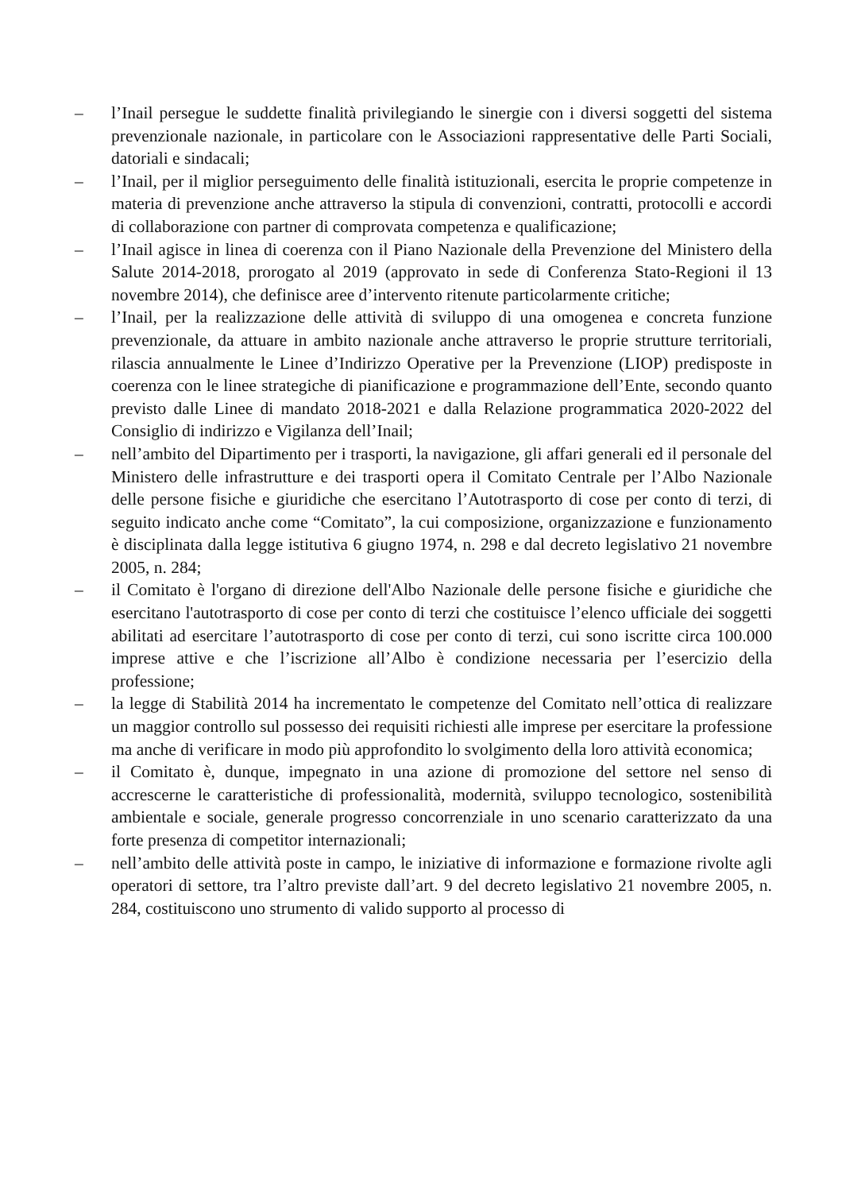– l’Inail persegue le suddette finalità privilegiando le sinergie con i diversi soggetti del sistema prevenzionale nazionale, in particolare con le Associazioni rappresentative delle Parti Sociali, datoriali e sindacali;
– l’Inail, per il miglior perseguimento delle finalità istituzionali, esercita le proprie competenze in materia di prevenzione anche attraverso la stipula di convenzioni, contratti, protocolli e accordi di collaborazione con partner di comprovata competenza e qualificazione;
– l’Inail agisce in linea di coerenza con il Piano Nazionale della Prevenzione del Ministero della Salute 2014-2018, prorogato al 2019 (approvato in sede di Conferenza Stato-Regioni il 13 novembre 2014), che definisce aree d’intervento ritenute particolarmente critiche;
– l’Inail, per la realizzazione delle attività di sviluppo di una omogenea e concreta funzione prevenzionale, da attuare in ambito nazionale anche attraverso le proprie strutture territoriali, rilascia annualmente le Linee d’Indirizzo Operative per la Prevenzione (LIOP) predisposte in coerenza con le linee strategiche di pianificazione e programmazione dell’Ente, secondo quanto previsto dalle Linee di mandato 2018-2021 e dalla Relazione programmatica 2020-2022 del Consiglio di indirizzo e Vigilanza dell’Inail;
– nell’ambito del Dipartimento per i trasporti, la navigazione, gli affari generali ed il personale del Ministero delle infrastrutture e dei trasporti opera il Comitato Centrale per l’Albo Nazionale delle persone fisiche e giuridiche che esercitano l’Autotrasporto di cose per conto di terzi, di seguito indicato anche come “Comitato”, la cui composizione, organizzazione e funzionamento è disciplinata dalla legge istitutiva 6 giugno 1974, n. 298 e dal decreto legislativo 21 novembre 2005, n. 284;
– il Comitato è l'organo di direzione dell'Albo Nazionale delle persone fisiche e giuridiche che esercitano l'autotrasporto di cose per conto di terzi che costituisce l’elenco ufficiale dei soggetti abilitati ad esercitare l’autotrasporto di cose per conto di terzi, cui sono iscritte circa 100.000 imprese attive e che l’iscrizione all’Albo è condizione necessaria per l’esercizio della professione;
– la legge di Stabilità 2014 ha incrementato le competenze del Comitato nell’ottica di realizzare un maggior controllo sul possesso dei requisiti richiesti alle imprese per esercitare la professione ma anche di verificare in modo più approfondito lo svolgimento della loro attività economica;
– il Comitato è, dunque, impegnato in una azione di promozione del settore nel senso di accrescerne le caratteristiche di professionalità, modernità, sviluppo tecnologico, sostenibilità ambientale e sociale, generale progresso concorrenziale in uno scenario caratterizzato da una forte presenza di competitor internazionali;
– nell’ambito delle attività poste in campo, le iniziative di informazione e formazione rivolte agli operatori di settore, tra l’altro previste dall’art. 9 del decreto legislativo 21 novembre 2005, n. 284, costituiscono uno strumento di valido supporto al processo di